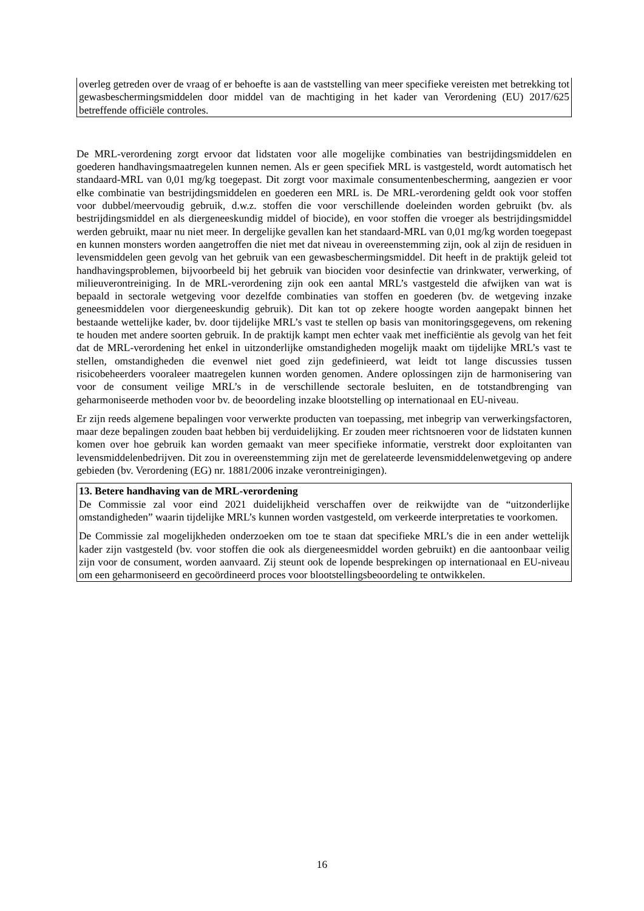overleg getreden over de vraag of er behoefte is aan de vaststelling van meer specifieke vereisten met betrekking tot gewasbeschermingsmiddelen door middel van de machtiging in het kader van Verordening (EU) 2017/625 betreffende officiële controles.
De MRL-verordening zorgt ervoor dat lidstaten voor alle mogelijke combinaties van bestrijdingsmiddelen en goederen handhavingsmaatregelen kunnen nemen. Als er geen specifiek MRL is vastgesteld, wordt automatisch het standaard-MRL van 0,01 mg/kg toegepast. Dit zorgt voor maximale consumentenbescherming, aangezien er voor elke combinatie van bestrijdingsmiddelen en goederen een MRL is. De MRL-verordening geldt ook voor stoffen voor dubbel/meervoudig gebruik, d.w.z. stoffen die voor verschillende doeleinden worden gebruikt (bv. als bestrijdingsmiddel en als diergeneeskundig middel of biocide), en voor stoffen die vroeger als bestrijdingsmiddel werden gebruikt, maar nu niet meer. In dergelijke gevallen kan het standaard-MRL van 0,01 mg/kg worden toegepast en kunnen monsters worden aangetroffen die niet met dat niveau in overeenstemming zijn, ook al zijn de residuen in levensmiddelen geen gevolg van het gebruik van een gewasbeschermingsmiddel. Dit heeft in de praktijk geleid tot handhavingsproblemen, bijvoorbeeld bij het gebruik van biociden voor desinfectie van drinkwater, verwerking, of milieuverontreiniging. In de MRL-verordening zijn ook een aantal MRL’s vastgesteld die afwijken van wat is bepaald in sectorale wetgeving voor dezelfde combinaties van stoffen en goederen (bv. de wetgeving inzake geneesmiddelen voor diergeneeskundig gebruik). Dit kan tot op zekere hoogte worden aangepakt binnen het bestaande wettelijke kader, bv. door tijdelijke MRL’s vast te stellen op basis van monitoringsgegevens, om rekening te houden met andere soorten gebruik. In de praktijk kampt men echter vaak met inefficiëntie als gevolg van het feit dat de MRL-verordening het enkel in uitzonderlijke omstandigheden mogelijk maakt om tijdelijke MRL’s vast te stellen, omstandigheden die evenwel niet goed zijn gedefinieerd, wat leidt tot lange discussies tussen risicobeheerders vooraleer maatregelen kunnen worden genomen. Andere oplossingen zijn de harmonisering van voor de consument veilige MRL’s in de verschillende sectorale besluiten, en de totstandbrenging van geharmoniseerde methoden voor bv. de beoordeling inzake blootstelling op internationaal en EU-niveau.
Er zijn reeds algemene bepalingen voor verwerkte producten van toepassing, met inbegrip van verwerkingsfactoren, maar deze bepalingen zouden baat hebben bij verduidelijking. Er zouden meer richtsnoeren voor de lidstaten kunnen komen over hoe gebruik kan worden gemaakt van meer specifieke informatie, verstrekt door exploitanten van levensmiddelenbedrijven. Dit zou in overeenstemming zijn met de gerelateerde levensmiddelenwetgeving op andere gebieden (bv. Verordening (EG) nr. 1881/2006 inzake verontreinigingen).
13. Betere handhaving van de MRL-verordening
De Commissie zal voor eind 2021 duidelijkheid verschaffen over de reikwijdte van de “uitzonderlijke omstandigheden” waarin tijdelijke MRL’s kunnen worden vastgesteld, om verkeerde interpretaties te voorkomen.
De Commissie zal mogelijkheden onderzoeken om toe te staan dat specifieke MRL’s die in een ander wettelijk kader zijn vastgesteld (bv. voor stoffen die ook als diergeneesmiddel worden gebruikt) en die aantoonbaar veilig zijn voor de consument, worden aanvaard. Zij steunt ook de lopende besprekingen op internationaal en EU-niveau om een geharmoniseerd en gecoördineerd proces voor blootstellingsbeoordeling te ontwikkelen.
16